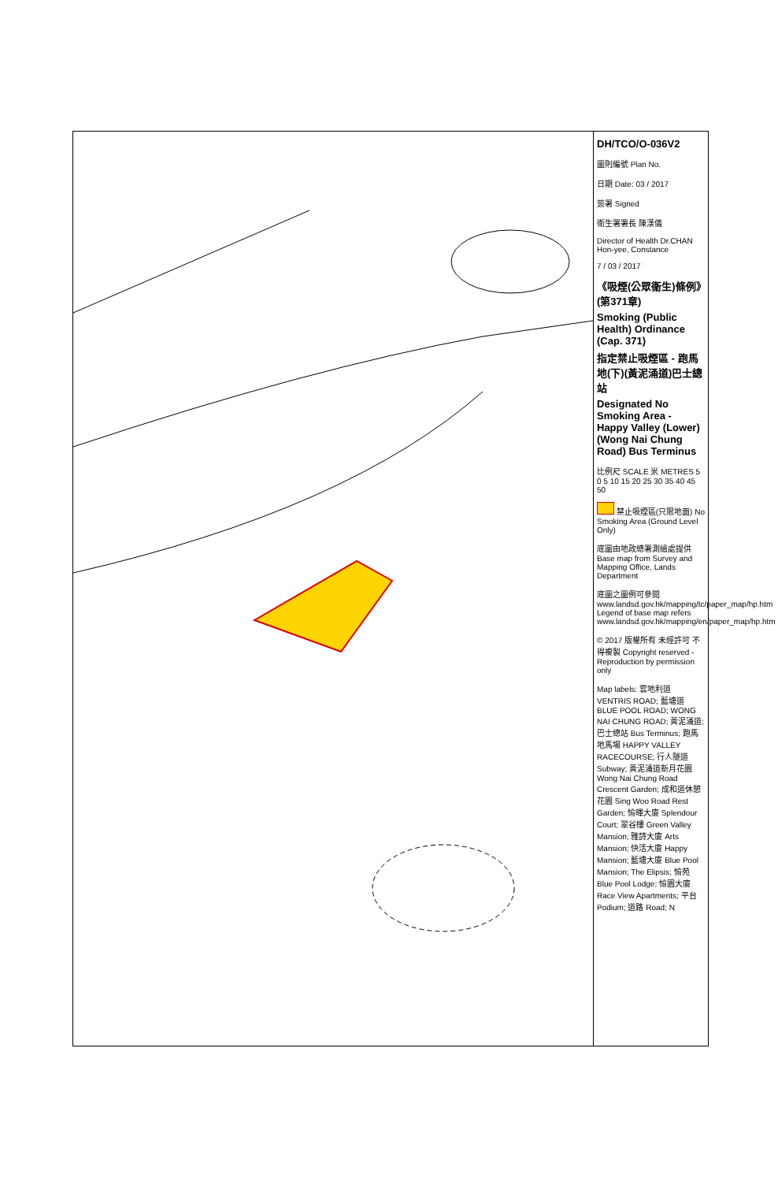DH/TCO/O-036V2
圖則編號 Plan No.
日期 Date: 03 / 2017
簽署 Signed
衛生署署長 陳漢儀
Director of Health Dr.CHAN Hon-yee, Constance
7 / 03 / 2017
《吸煙(公眾衞生)條例》(第371章)
Smoking (Public Health) Ordinance (Cap. 371)
指定禁止吸煙區 - 跑馬地(下)(黃泥涌道)巴士總站
Designated No Smoking Area - Happy Valley (Lower) (Wong Nai Chung Road) Bus Terminus
比例尺 SCALE 米 METRES 5 0 5 10 15 20 25 30 35 40 45 50
禁止吸煙區(只限地面) No Smoking Area (Ground Level Only)
底圖由地政總署測繪處提供 Base map from Survey and Mapping Office, Lands Department
底圖之圖例可參閱 www.landsd.gov.hk/mapping/tc/paper_map/hp.htm Legend of base map refers www.landsd.gov.hk/mapping/en/paper_map/hp.htm
© 2017 版權所有 未經許可 不得複製 Copyright reserved - Reproduction by permission only
Map labels: 雲地利道 VENTRIS ROAD; 藍塘道 BLUE POOL ROAD; WONG NAI CHUNG ROAD; 黃泥涌道; 巴士總站 Bus Terminus; 跑馬地馬場 HAPPY VALLEY RACECOURSE; 行人隧道 Subway; 黃泥涌道新月花園 Wong Nai Chung Road Crescent Garden; 成和道休憩花園 Sing Woo Road Rest Garden; 愉暉大廈 Splendour Court; 翠谷樓 Green Valley Mansion; 雅詩大廈 Arts Mansion; 快活大廈 Happy Mansion; 藍塘大廈 Blue Pool Mansion; The Elipsis; 愉苑 Blue Pool Lodge; 愉園大廈 Race View Apartments; 平台 Podium; 道路 Road; N